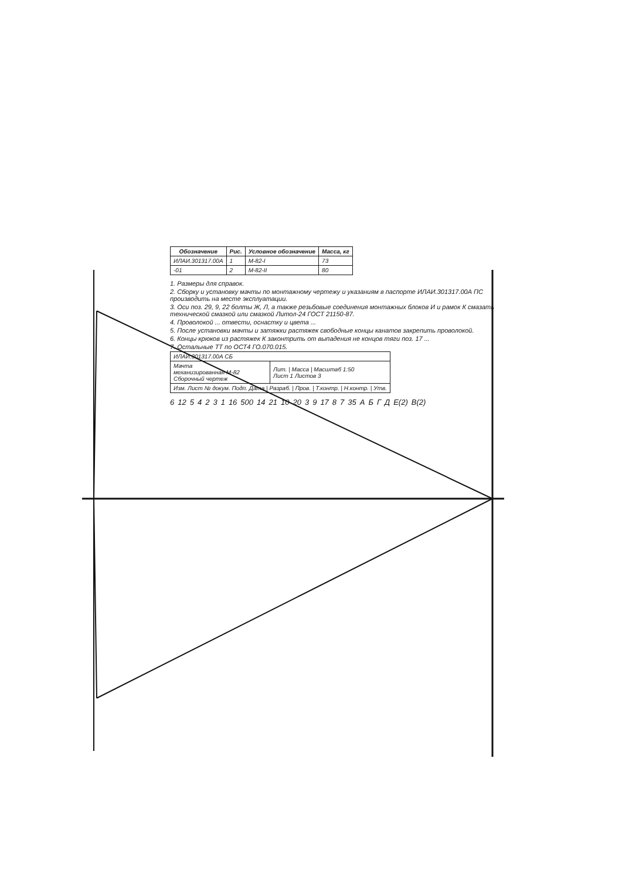| Обозначение | Рис. | Условное обозначение | Масса, кг |
| --- | --- | --- | --- |
| ИЛАИ.301317.00А | 1 | М-82-I | 73 |
| -01 | 2 | М-82-II | 80 |
1. Размеры для справок.
2. Сборку и установку мачты по монтажному чертежу и указаниям в паспорте ИЛАИ.301317.00А ПС производить на месте эксплуатации.
3. Оси поз. 29, 9, 22 болты Ж, Л, а также резьбовые соединения монтажных блоков И и рамок К смазать технической смазкой или смазкой Литол-24 ГОСТ 21150-87.
4. Проволокой ... отвести, оснастку и цвета ...
5. После установки мачты и затяжки растяжек свободные концы канатов закрепить проволокой.
6. Концы крюков из растяжек К законтрить от выпадения не концов тяги поз. 17 ...
7. Остальные ТТ по ОСТ4 ГО.070.015.
| ИЛАИ.301317.00А СБ | |
| Мачта механизированная М-82 Сборочный чертеж | Лит. / Масса / Масштаб 1:50 Лист 1 Листов 3 |
| Изм. Лист № докум. Подп. Дата / Разраб. / Пров. / Т.контр. / Н.контр. / Утв. | |
6 12 54231 16 500 14 21 10 20 3 9 17 8 7 35 АБГД Е(2) В(2)